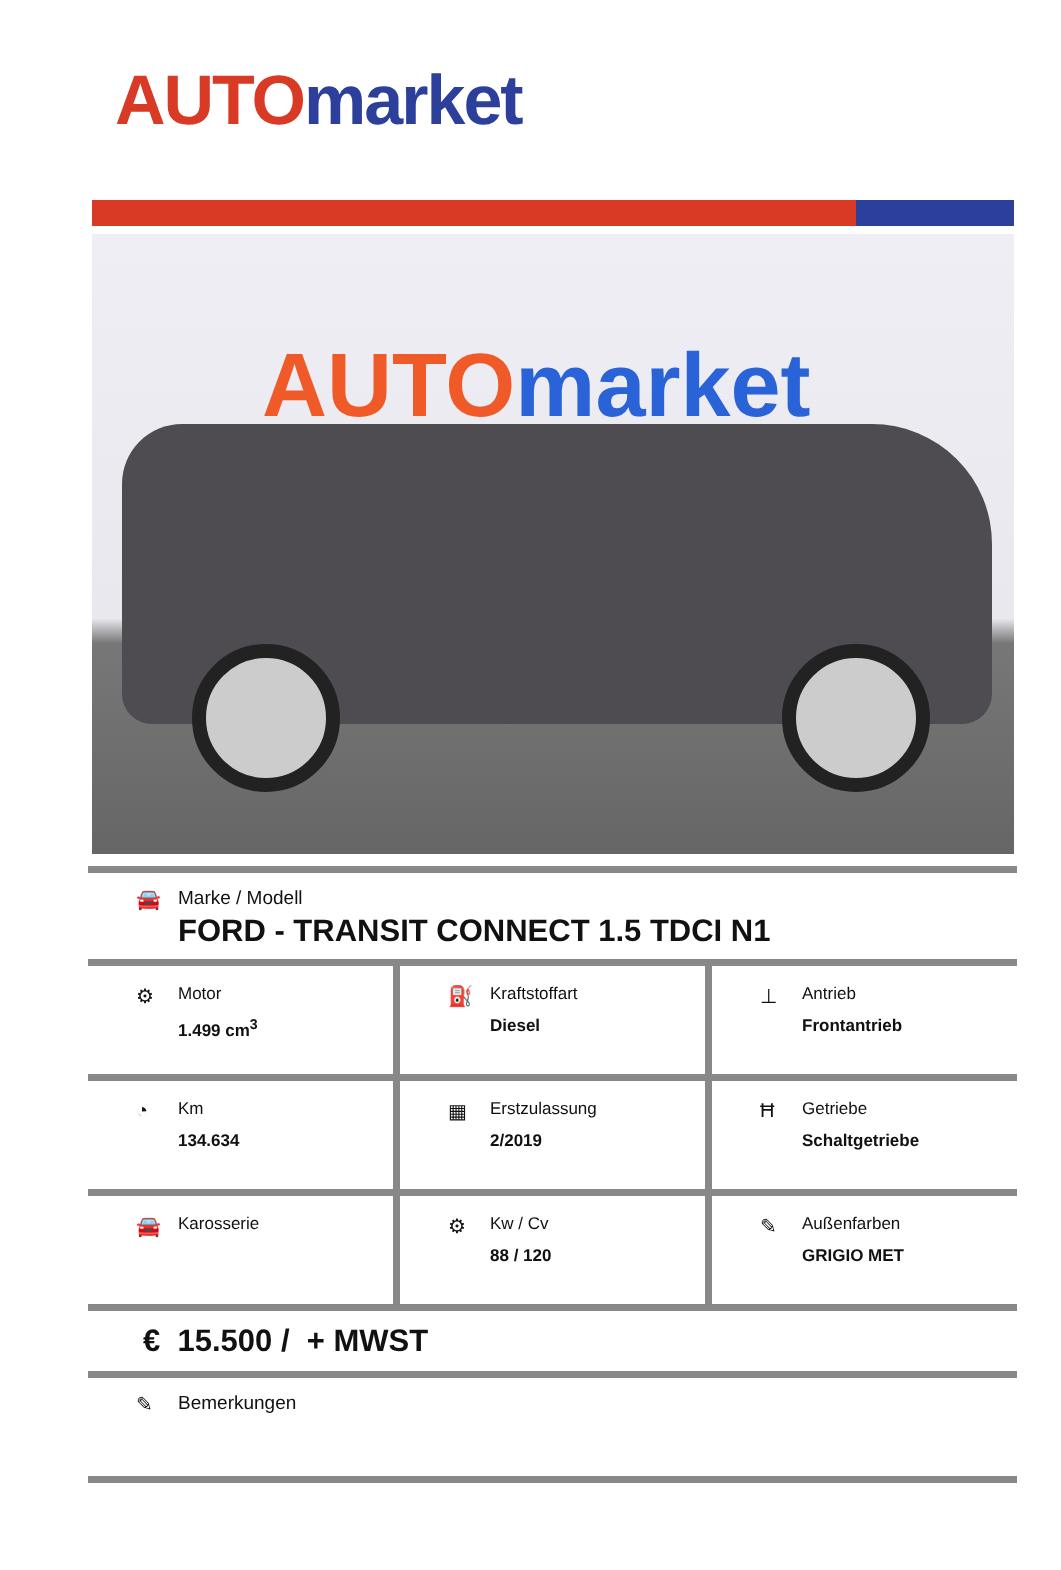AUTO market
AUTO market
🚘 Marke / Modell
FORD - TRANSIT CONNECT 1.5 TDCI N1
⚙
Motor
1.499 cm<sup>3</sup>
⛽
Kraftstoffart
Diesel
⊥
Antrieb
Frontantrieb
◔
Km
134.634
▦
Erstzulassung
2/2019
Ħ
Getriebe
Schaltgetriebe
🚘
Karosserie
⚙
Kw / Cv
88 / 120
✎
Außenfarben
GRIGIO MET
€ 15.500 / + MWST
✎ Bemerkungen